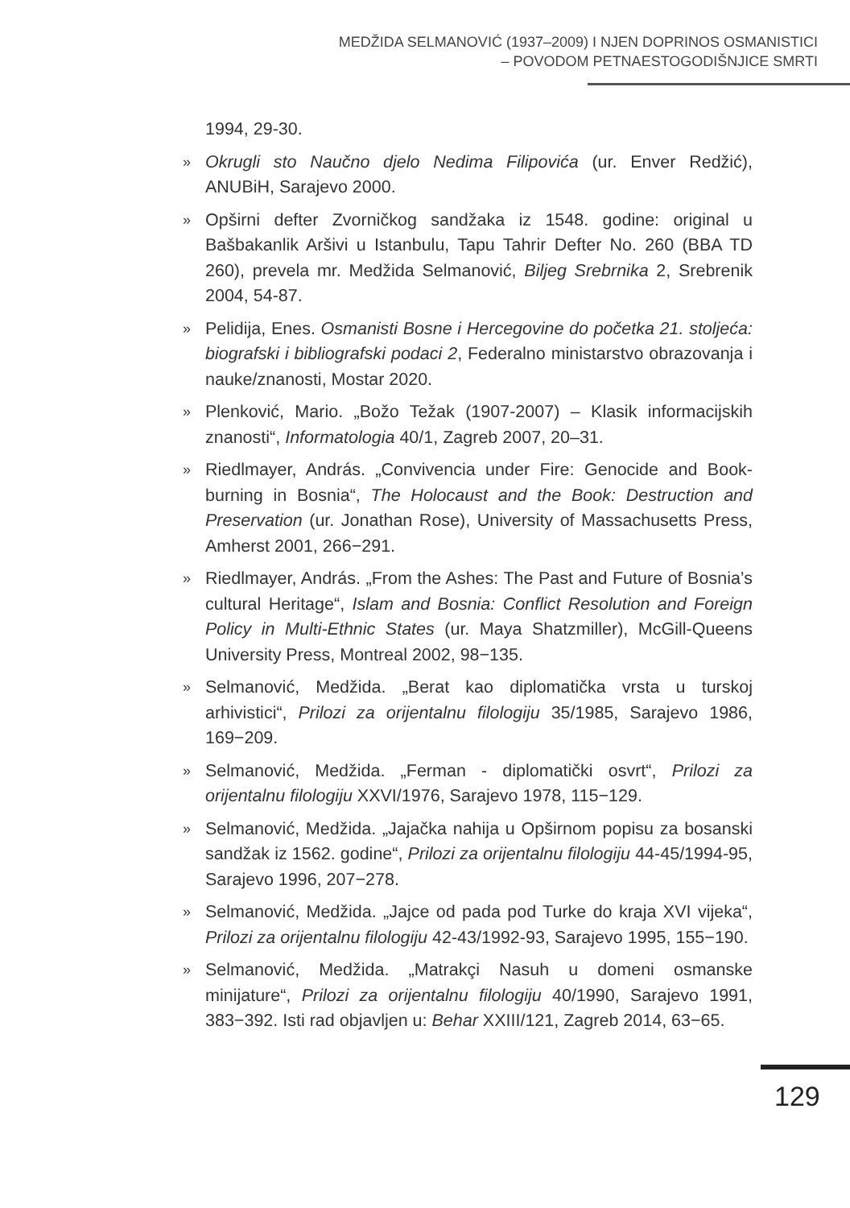MEDŽIDA SELMANOVIĆ (1937–2009) I NJEN DOPRINOS OSMANISTICI
– POVODOM PETNAESTOGODIŠNJICE SMRTI
1994, 29-30.
» Okrugli sto Naučno djelo Nedima Filipovića (ur. Enver Redžić), ANUBiH, Sarajevo 2000.
» Opširni defter Zvorničkog sandžaka iz 1548. godine: original u Bašbakanlik Aršivi u Istanbulu, Tapu Tahrir Defter No. 260 (BBA TD 260), prevela mr. Medžida Selmanović, Biljeg Srebrnika 2, Srebrenik 2004, 54-87.
» Pelidija, Enes. Osmanisti Bosne i Hercegovine do početka 21. stoljeća: biografski i bibliografski podaci 2, Federalno ministarstvo obrazovanja i nauke/znanosti, Mostar 2020.
» Plenković, Mario. „Božo Težak (1907-2007) – Klasik informacijskih znanosti“, Informatologia 40/1, Zagreb 2007, 20–31.
» Riedlmayer, András. „Convivencia under Fire: Genocide and Book-burning in Bosnia“, The Holocaust and the Book: Destruction and Preservation (ur. Jonathan Rose), University of Massachusetts Press, Amherst 2001, 266−291.
» Riedlmayer, András. „From the Ashes: The Past and Future of Bosnia’s cultural Heritage“, Islam and Bosnia: Conflict Resolution and Foreign Policy in Multi-Ethnic States (ur. Maya Shatzmiller), McGill-Queens University Press, Montreal 2002, 98−135.
» Selmanović, Medžida. „Berat kao diplomatička vrsta u turskoj arhivistici“, Prilozi za orijentalnu filologiju 35/1985, Sarajevo 1986, 169−209.
» Selmanović, Medžida. „Ferman - diplomatički osvrt“, Prilozi za orijentalnu filologiju XXVI/1976, Sarajevo 1978, 115−129.
» Selmanović, Medžida. „Jajačka nahija u Opširnom popisu za bosanski sandžak iz 1562. godine“, Prilozi za orijentalnu filologiju 44-45/1994-95, Sarajevo 1996, 207−278.
» Selmanović, Medžida. „Jajce od pada pod Turke do kraja XVI vijeka“, Prilozi za orijentalnu filologiju 42-43/1992-93, Sarajevo 1995, 155−190.
» Selmanović, Medžida. „Matrakçi Nasuh u domeni osmanske minijature“, Prilozi za orijentalnu filologiju 40/1990, Sarajevo 1991, 383−392. Isti rad objavljen u: Behar XXIII/121, Zagreb 2014, 63−65.
129